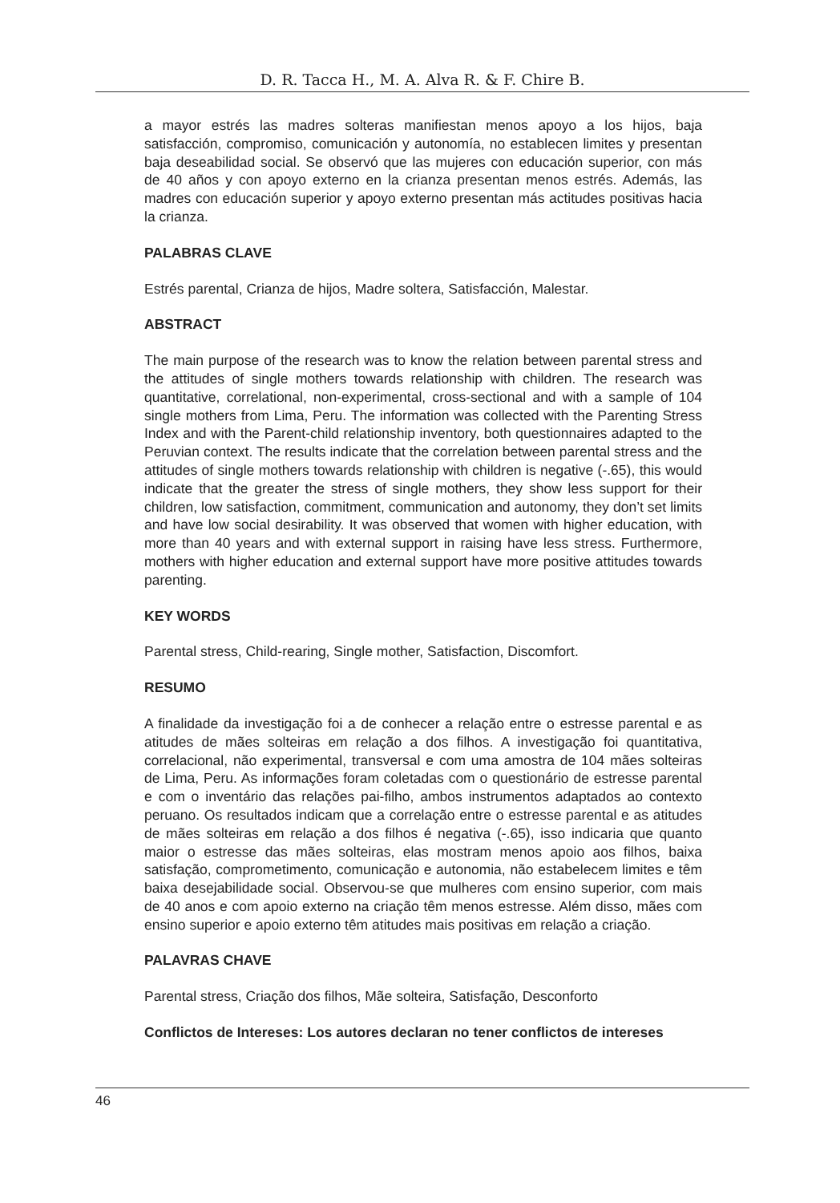D. R. Tacca H., M. A. Alva R. & F. Chire B.
a mayor estrés las madres solteras manifiestan menos apoyo a los hijos, baja satisfacción, compromiso, comunicación y autonomía, no establecen limites y presentan baja deseabilidad social. Se observó que las mujeres con educación superior, con más de 40 años y con apoyo externo en la crianza presentan menos estrés. Además, las madres con educación superior y apoyo externo presentan más actitudes positivas hacia la crianza.
PALABRAS CLAVE
Estrés parental, Crianza de hijos, Madre soltera, Satisfacción, Malestar.
ABSTRACT
The main purpose of the research was to know the relation between parental stress and the attitudes of single mothers towards relationship with children. The research was quantitative, correlational, non-experimental, cross-sectional and with a sample of 104 single mothers from Lima, Peru. The information was collected with the Parenting Stress Index and with the Parent-child relationship inventory, both questionnaires adapted to the Peruvian context. The results indicate that the correlation between parental stress and the attitudes of single mothers towards relationship with children is negative (-.65), this would indicate that the greater the stress of single mothers, they show less support for their children, low satisfaction, commitment, communication and autonomy, they don’t set limits and have low social desirability. It was observed that women with higher education, with more than 40 years and with external support in raising have less stress. Furthermore, mothers with higher education and external support have more positive attitudes towards parenting.
KEY WORDS
Parental stress, Child-rearing, Single mother, Satisfaction, Discomfort.
RESUMO
A finalidade da investigação foi a de conhecer a relação entre o estresse parental e as atitudes de mães solteiras em relação a dos filhos. A investigação foi quantitativa, correlacional, não experimental, transversal e com uma amostra de 104 mães solteiras de Lima, Peru. As informações foram coletadas com o questionário de estresse parental e com o inventário das relações pai-filho, ambos instrumentos adaptados ao contexto peruano. Os resultados indicam que a correlação entre o estresse parental e as atitudes de mães solteiras em relação a dos filhos é negativa (-.65), isso indicaria que quanto maior o estresse das mães solteiras, elas mostram menos apoio aos filhos, baixa satisfação, comprometimento, comunicação e autonomia, não estabelecem limites e têm baixa desejabilidade social. Observou-se que mulheres com ensino superior, com mais de 40 anos e com apoio externo na criação têm menos estresse. Além disso, mães com ensino superior e apoio externo têm atitudes mais positivas em relação a criação.
PALAVRAS CHAVE
Parental stress, Criação dos filhos, Mãe solteira, Satisfação, Desconforto
Conflictos de Intereses: Los autores declaran no tener conflictos de intereses
46